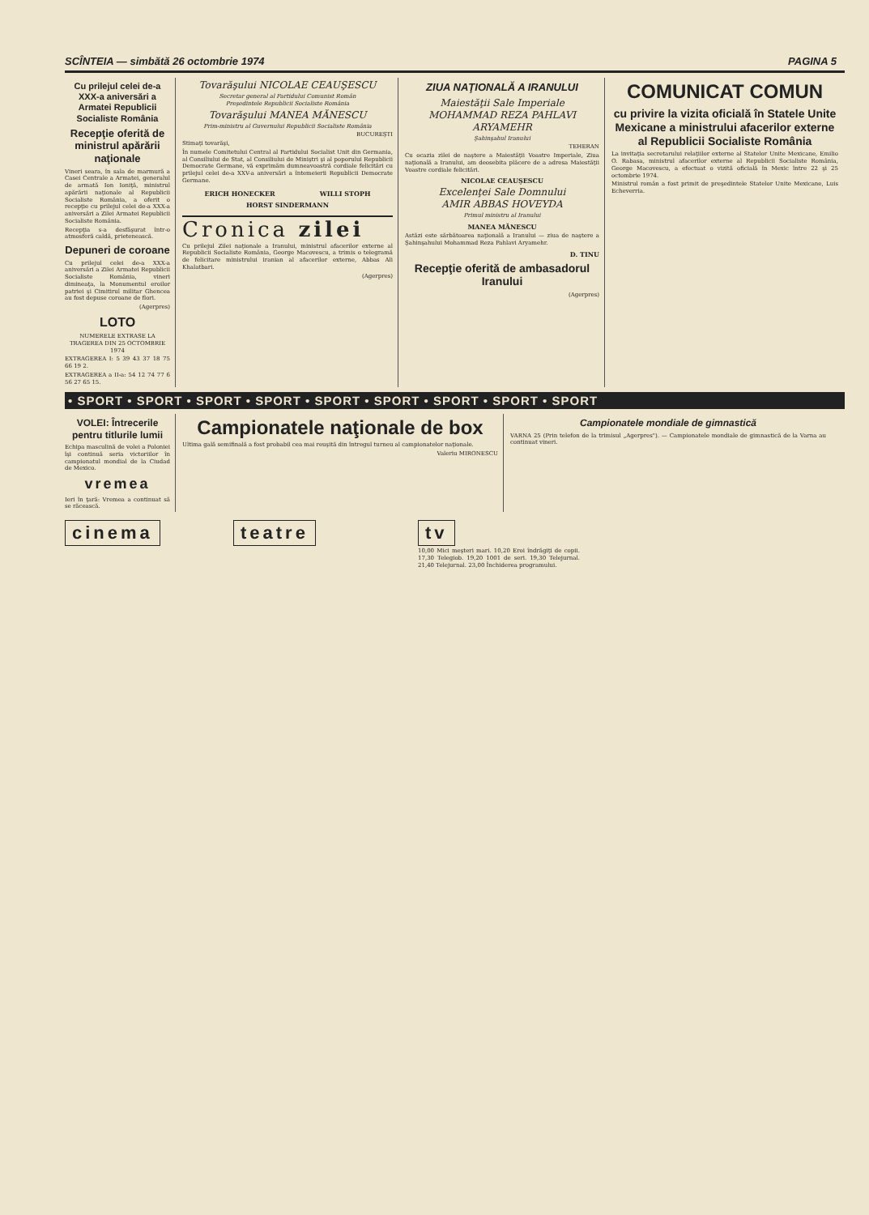SCÎNTEIA — simbătă 26 octombrie 1974 PAGINA 5
Cu prilejul celei de-a XXX-a aniversări a Armatei Republicii Socialiste România
Recepţie oferită de ministrul apărării naţionale
Vineri seara, în sala de marmură a Casei Centrale a Armatei, generalul de armată Ion Ioniţă, ministrul apărării naţionale al Republicii Socialiste România, a oferit o recepţie cu prilejul celei de-a XXX-a aniversări a Zilei Armatei Republicii Socialiste România.
Recepţia s-a desfăşurat într-o atmosferă caldă, prietenească.
Depuneri de coroane
Cu prilejul celei de-a XXX-a aniversări a Zilei Armatei Republicii Socialiste România, vineri dimineaţa, la Monumentul eroilor patriei şi Cimitirul militar Ghencea au fost depuse coroane de flori.
(Agerpres)
LOTO
NUMERELE EXTRASE LA TRAGEREA DIN 25 OCTOMBRIE 1974
EXTRAGEREA I: 5 39 43 37 18 75 66 19 2.
EXTRAGEREA a II-a: 54 12 74 77 6 56 27 65 15.
Tovarăşului NICOLAE CEAUŞESCU
Secretar general al Partidului Comunist Român
Preşedintele Republicii Socialiste România
Tovarăşului MANEA MĂNESCU
Prim-ministru al Guvernului Republicii Socialiste România
BUCUREŞTI
Stimaţi tovarăşi,
În numele Comitetului Central al Partidului Socialist Unit din Germania, al Consiliului de Stat, al Consiliului de Miniştri şi al poporului Republicii Democrate Germane, vă exprimăm dumneavoastră cordiale felicitări cu prilejul celei de-a XXV-a aniversări a întemeierii Republicii Democrate Germane.
ERICH HONECKER WILLI STOPH
HORST SINDERMANN
Cronica zilei
Cu prilejul Zilei naţionale a Iranului, ministrul afacerilor externe al Republicii Socialiste România, George Macovescu, a trimis o telegramă de felicitare ministrului iranian al afacerilor externe, Abbas Ali Khalatbari.
(Agerpres)
ZIUA NAŢIONALĂ A IRANULUI
Maiestăţii Sale Imperiale
MOHAMMAD REZA PAHLAVI ARYAMEHR
Şahinşahul Iranului
TEHERAN
Cu ocazia zilei de naştere a Maiestăţii Voastre Imperiale, Ziua naţională a Iranului, am deosebita plăcere de a adresa Maiestăţii Voastre cordiale felicitări.
NICOLAE CEAUŞESCU
Excelenţei Sale Domnului
AMIR ABBAS HOVEYDA
Primul ministru al Iranului
MANEA MĂNESCU
Astăzi este sărbătoarea naţională a Iranului — ziua de naştere a Şahinşahului Mohammad Reza Pahlavi Aryamehr.
D. TINU
Recepţie oferită de ambasadorul Iranului
(Agerpres)
COMUNICAT COMUN
cu privire la vizita oficială în Statele Unite Mexicane a ministrului afacerilor externe al Republicii Socialiste România
La invitaţia secretarului relaţiilor externe al Statelor Unite Mexicane, Emilio O. Rabasa, ministrul afacerilor externe al Republicii Socialiste România, George Macovescu, a efectuat o vizită oficială în Mexic între 22 şi 25 octombrie 1974.
Ministrul român a fost primit de preşedintele Statelor Unite Mexicane, Luis Echeverria.
• SPORT • SPORT • SPORT • SPORT • SPORT • SPORT • SPORT • SPORT • SPORT
VOLEI: Întrecerile pentru titlurile lumii
Echipa masculină de volei a Poloniei îşi continuă seria victoriilor în campionatul mondial de la Ciudad de Mexico.
vremea
Ieri în ţară: Vremea a continuat să se răcească.
Campionatele naţionale de box
Ultima gală semifinală a fost probabil cea mai reuşită din întregul turneu al campionatelor naţionale.
Valeriu MIRONESCU
Campionatele mondiale de gimnastică
VARNA 25 (Prin telefon de la trimisul „Agerpres"). — Campionatele mondiale de gimnastică de la Varna au continuat vineri.
cinema teatre tv
10,00 Mici meşteri mari. 10,20 Eroi îndrăgiţi de copii. 17,30 Telegiob. 19,20 1001 de seri. 19,30 Telejurnal. 21,40 Telejurnal. 23,00 Închiderea programului.